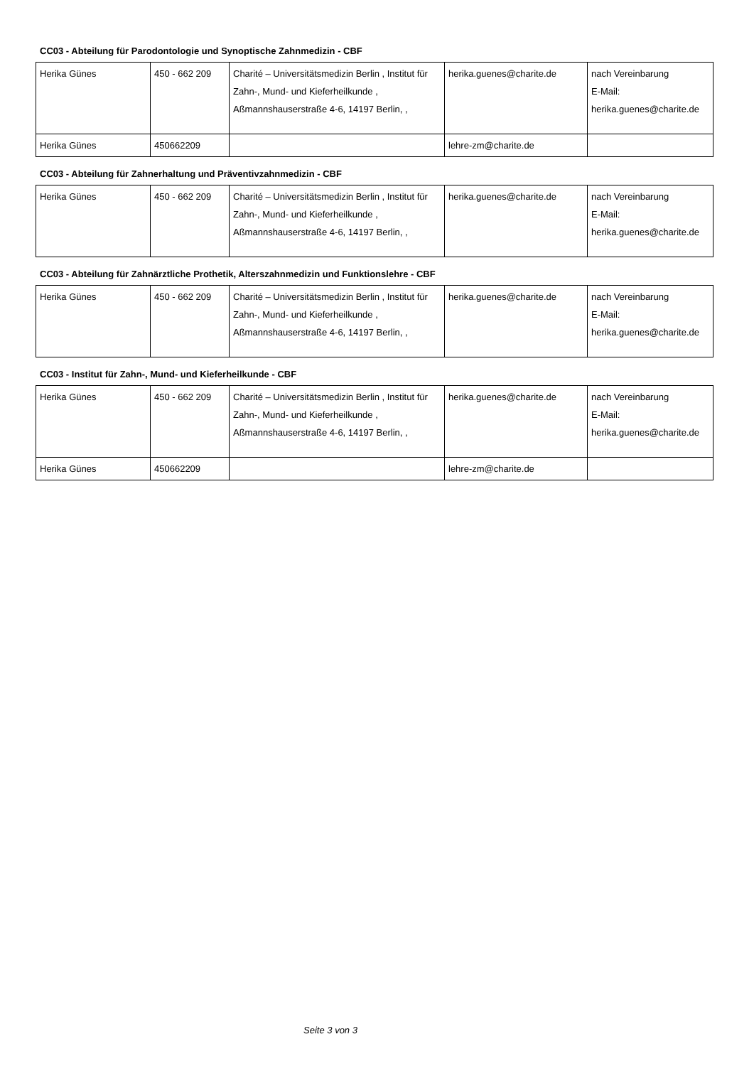CC03 - Abteilung für Parodontologie und Synoptische Zahnmedizin - CBF
| Herika Günes | 450 - 662 209 | Charité – Universitätsmedizin Berlin , Institut für Zahn-, Mund- und Kieferheilkunde , Aßmannshauserstraße 4-6, 14197 Berlin, , | herika.guenes@charite.de | nach Vereinbarung E-Mail: herika.guenes@charite.de |
| Herika Günes | 450662209 | | lehre-zm@charite.de | |
CC03 - Abteilung für Zahnerhaltung und Präventivzahnmedizin - CBF
| Herika Günes | 450 - 662 209 | Charité – Universitätsmedizin Berlin , Institut für Zahn-, Mund- und Kieferheilkunde , Aßmannshauserstraße 4-6, 14197 Berlin, , | herika.guenes@charite.de | nach Vereinbarung E-Mail: herika.guenes@charite.de |
CC03 - Abteilung für Zahnärztliche Prothetik, Alterszahnmedizin und Funktionslehre - CBF
| Herika Günes | 450 - 662 209 | Charité – Universitätsmedizin Berlin , Institut für Zahn-, Mund- und Kieferheilkunde , Aßmannshauserstraße 4-6, 14197 Berlin, , | herika.guenes@charite.de | nach Vereinbarung E-Mail: herika.guenes@charite.de |
CC03 - Institut für Zahn-, Mund- und Kieferheilkunde - CBF
| Herika Günes | 450 - 662 209 | Charité – Universitätsmedizin Berlin , Institut für Zahn-, Mund- und Kieferheilkunde , Aßmannshauserstraße 4-6, 14197 Berlin, , | herika.guenes@charite.de | nach Vereinbarung E-Mail: herika.guenes@charite.de |
| Herika Günes | 450662209 | | lehre-zm@charite.de | |
Seite 3 von 3